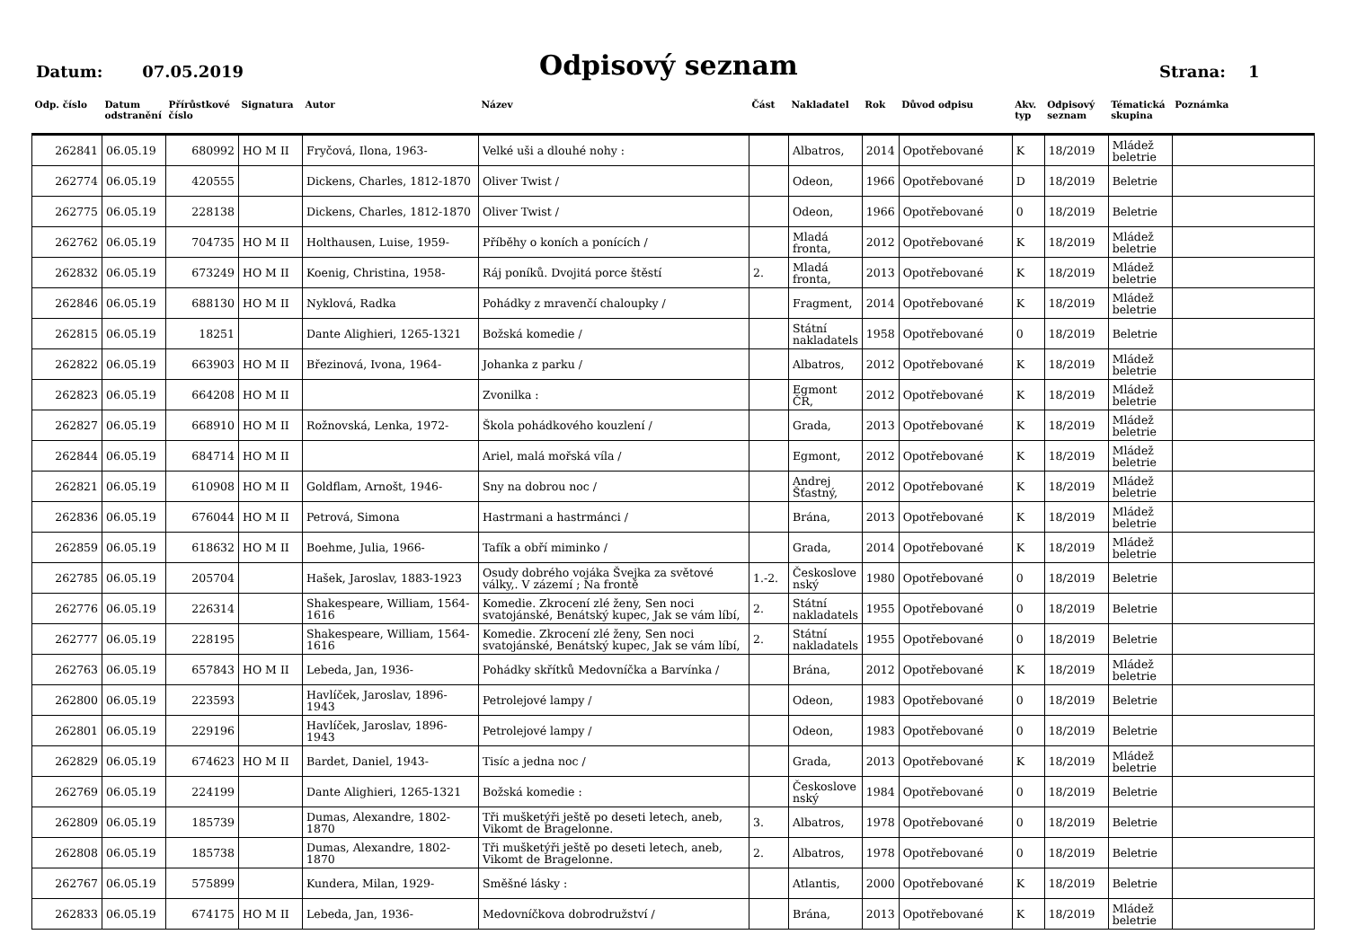Datum: 07.05.2019
Odpisový seznam
Strana: 1
| Odp. číslo | Datum odstranění | Přírůstkové číslo | Signatura | Autor | Název | Část | Nakladatel | Rok | Důvod odpisu | Akv. typ | Odpisový seznam | Tématická skupina | Poznámka |
| --- | --- | --- | --- | --- | --- | --- | --- | --- | --- | --- | --- | --- | --- |
| 262841 | 06.05.19 | 680992 | HO M II | Fryčová, Ilona, 1963- | Velké uši a dlouhé nohy : | | Albatros, | 2014 | Opotřebované | K | 18/2019 | Mládež beletrie | |
| 262774 | 06.05.19 | 420555 | | Dickens, Charles, 1812-1870 | Oliver Twist / | | Odeon, | 1966 | Opotřebované | D | 18/2019 | Beletrie | |
| 262775 | 06.05.19 | 228138 | | Dickens, Charles, 1812-1870 | Oliver Twist / | | Odeon, | 1966 | Opotřebované | 0 | 18/2019 | Beletrie | |
| 262762 | 06.05.19 | 704735 | HO M II | Holthausen, Luise, 1959- | Příběhy o koních a ponících / | | Mladá fronta, | 2012 | Opotřebované | K | 18/2019 | Mládež beletrie | |
| 262832 | 06.05.19 | 673249 | HO M II | Koenig, Christina, 1958- | Ráj poníků. Dvojitá porce štěstí | 2. | Mladá fronta, | 2013 | Opotřebované | K | 18/2019 | Mládež beletrie | |
| 262846 | 06.05.19 | 688130 | HO M II | Nyklová, Radka | Pohádky z mravenčí chaloupky / | | Fragment, | 2014 | Opotřebované | K | 18/2019 | Mládež beletrie | |
| 262815 | 06.05.19 | 18251 | | Dante Alighieri, 1265-1321 | Božská komedie / | | Státní nakladatels | 1958 | Opotřebované | 0 | 18/2019 | Beletrie | |
| 262822 | 06.05.19 | 663903 | HO M II | Březinová, Ivona, 1964- | Johanka z parku / | | Albatros, | 2012 | Opotřebované | K | 18/2019 | Mládež beletrie | |
| 262823 | 06.05.19 | 664208 | HO M II | | Zvonilka : | | Egmont ČR, | 2012 | Opotřebované | K | 18/2019 | Mládež beletrie | |
| 262827 | 06.05.19 | 668910 | HO M II | Rožnovská, Lenka, 1972- | Škola pohádkového kouzlení / | | Grada, | 2013 | Opotřebované | K | 18/2019 | Mládež beletrie | |
| 262844 | 06.05.19 | 684714 | HO M II | | Ariel, malá mořská víla / | | Egmont, | 2012 | Opotřebované | K | 18/2019 | Mládež beletrie | |
| 262821 | 06.05.19 | 610908 | HO M II | Goldflam, Arnošt, 1946- | Sny na dobrou noc / | | Andrej Šťastný, | 2012 | Opotřebované | K | 18/2019 | Mládež beletrie | |
| 262836 | 06.05.19 | 676044 | HO M II | Petrová, Simona | Hastrmani a hastrmánci / | | Brána, | 2013 | Opotřebované | K | 18/2019 | Mládež beletrie | |
| 262859 | 06.05.19 | 618632 | HO M II | Boehme, Julia, 1966- | Tafík a obří miminko / | | Grada, | 2014 | Opotřebované | K | 18/2019 | Mládež beletrie | |
| 262785 | 06.05.19 | 205704 | | Hašek, Jaroslav, 1883-1923 | Osudy dobrého vojáka Švejka za světové války,. V zázemí ; Na frontě | 1.-2. | Českoslove nský | 1980 | Opotřebované | 0 | 18/2019 | Beletrie | |
| 262776 | 06.05.19 | 226314 | | Shakespeare, William, 1564-1616 | Komedie. Zkrocení zlé ženy, Sen noci svatojánské, Benátský kupec, Jak se vám líbí, | 2. | Státní nakladatels | 1955 | Opotřebované | 0 | 18/2019 | Beletrie | |
| 262777 | 06.05.19 | 228195 | | Shakespeare, William, 1564-1616 | Komedie. Zkrocení zlé ženy, Sen noci svatojánské, Benátský kupec, Jak se vám líbí, | 2. | Státní nakladatels | 1955 | Opotřebované | 0 | 18/2019 | Beletrie | |
| 262763 | 06.05.19 | 657843 | HO M II | Lebeda, Jan, 1936- | Pohádky skřítků Medovníčka a Barvínka / | | Brána, | 2012 | Opotřebované | K | 18/2019 | Mládež beletrie | |
| 262800 | 06.05.19 | 223593 | | Havlíček, Jaroslav, 1896-1943 | Petrolejové lampy / | | Odeon, | 1983 | Opotřebované | 0 | 18/2019 | Beletrie | |
| 262801 | 06.05.19 | 229196 | | Havlíček, Jaroslav, 1896-1943 | Petrolejové lampy / | | Odeon, | 1983 | Opotřebované | 0 | 18/2019 | Beletrie | |
| 262829 | 06.05.19 | 674623 | HO M II | Bardet, Daniel, 1943- | Tisíc a jedna noc / | | Grada, | 2013 | Opotřebované | K | 18/2019 | Mládež beletrie | |
| 262769 | 06.05.19 | 224199 | | Dante Alighieri, 1265-1321 | Božská komedie : | | Českoslove nský | 1984 | Opotřebované | 0 | 18/2019 | Beletrie | |
| 262809 | 06.05.19 | 185739 | | Dumas, Alexandre, 1802-1870 | Tři mušketýři ještě po deseti letech, aneb, Vikomt de Bragelonne. | 3. | Albatros, | 1978 | Opotřebované | 0 | 18/2019 | Beletrie | |
| 262808 | 06.05.19 | 185738 | | Dumas, Alexandre, 1802-1870 | Tři mušketýři ještě po deseti letech, aneb, Vikomt de Bragelonne. | 2. | Albatros, | 1978 | Opotřebované | 0 | 18/2019 | Beletrie | |
| 262767 | 06.05.19 | 575899 | | Kundera, Milan, 1929- | Směšné lásky : | | Atlantis, | 2000 | Opotřebované | K | 18/2019 | Beletrie | |
| 262833 | 06.05.19 | 674175 | HO M II | Lebeda, Jan, 1936- | Medovníčkova dobrodružství / | | Brána, | 2013 | Opotřebované | K | 18/2019 | Mládež beletrie | |